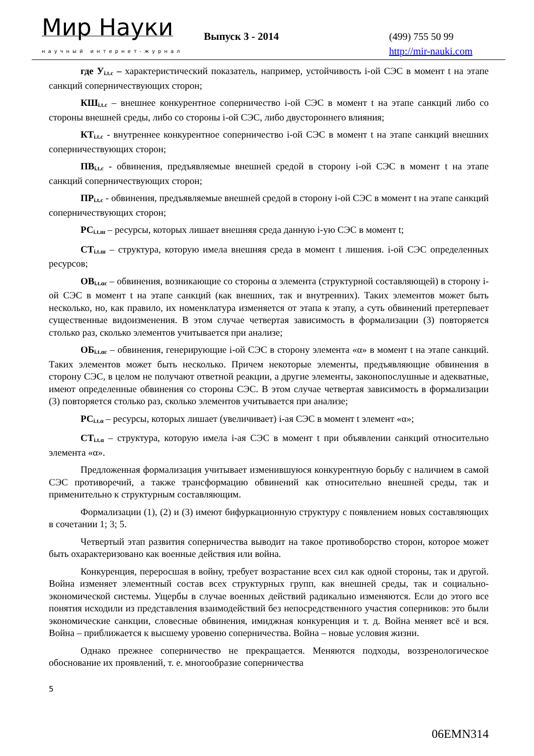Мир Науки
научный интернет-журнал
Выпуск 3 - 2014
(499) 755 50 99
http://mir-nauki.com
где У<sub>i.t.c</sub> – характеристический показатель, например, устойчивость i-ой СЭС в момент t на этапе санкций соперничествующих сторон;
КШ<sub>i.t.c</sub> – внешнее конкурентное соперничество i-ой СЭС в момент t на этапе санкций либо со стороны внешней среды, либо со стороны i-ой СЭС, либо двустороннего влияния;
КТ<sub>i.t.c</sub> - внутреннее конкурентное соперничество i-ой СЭС в момент t на этапе санкций внешних соперничествующих сторон;
ПВ<sub>i.t.c</sub> - обвинения, предъявляемые внешней средой в сторону i-ой СЭС в момент t на этапе санкций соперничествующих сторон;
ПР<sub>i.t.c</sub> - обвинения, предъявляемые внешней средой в сторону i-ой СЭС в момент t на этапе санкций соперничествующих сторон;
РС<sub>i.t.ш</sub> – ресурсы, которых лишает внешняя среда данную i-ую СЭС в момент t;
СТ<sub>i.t.ш</sub> – структура, которую имела внешняя среда в момент t лишения. i-ой СЭС определенных ресурсов;
ОВ<sub>i.t.αc</sub> – обвинения, возникающие со стороны α элемента (структурной составляющей) в сторону i-ой СЭС в момент t на этапе санкций (как внешних, так и внутренних). Таких элементов может быть несколько, но, как правило, их номенклатура изменяется от этапа к этапу, а суть обвинений претерпевает существенные видоизменения. В этом случае четвертая зависимость в формализации (3) повторяется столько раз, сколько элементов учитывается при анализе;
ОБ<sub>i.t.αc</sub> – обвинения, генерирующие i-ой СЭС в сторону элемента «α» в момент t на этапе санкций. Таких элементов может быть несколько. Причем некоторые элементы, предъявляющие обвинения в сторону СЭС, в целом не получают ответной реакции, а другие элементы, законопослушные и адекватные, имеют определенные обвинения со стороны СЭС. В этом случае четвертая зависимость в формализации (3) повторяется столько раз, сколько элементов учитывается при анализе;
РС<sub>i.t.α</sub> – ресурсы, которых лишает (увеличивает) i-ая СЭС в момент t элемент «α»;
СТ<sub>i.t.α</sub> – структура, которую имела i-ая СЭС в момент t при объявлении санкций относительно элемента «α».
Предложенная формализация учитывает изменившуюся конкурентную борьбу с наличием в самой СЭС противоречий, а также трансформацию обвинений как относительно внешней среды, так и применительно к структурным составляющим.
Формализации (1), (2) и (3) имеют бифуркационную структуру с появлением новых составляющих в сочетании 1; 3; 5.
Четвертый этап развития соперничества выводит на такое противоборство сторон, которое может быть охарактеризовано как военные действия или война.
Конкуренция, переросшая в войну, требует возрастание всех сил как одной стороны, так и другой. Война изменяет элементный состав всех структурных групп, как внешней среды, так и социально-экономической системы. Ущербы в случае военных действий радикально изменяются. Если до этого все понятия исходили из представления взаимодействий без непосредственного участия соперников: это были экономические санкции, словесные обвинения, имиджная конкуренция и т. д. Война меняет всё и вся. Война – приближается к высшему уровеню соперничества. Война – новые условия жизни.
Однако прежнее соперничество не прекращается. Меняются подходы, воззренологическое обоснование их проявлений, т. е. многообразие соперничества
5
06EMN314